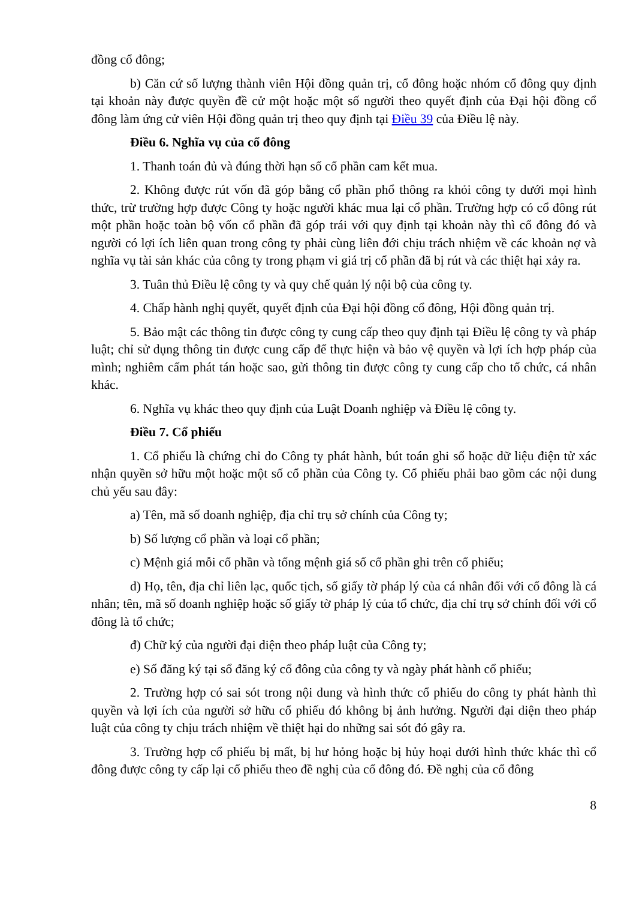đồng cổ đông;
b) Căn cứ số lượng thành viên Hội đồng quản trị, cổ đông hoặc nhóm cổ đông quy định tại khoản này được quyền đề cử một hoặc một số người theo quyết định của Đại hội đồng cổ đông làm ứng cử viên Hội đồng quản trị theo quy định tại Điều 39 của Điều lệ này.
Điều 6. Nghĩa vụ của cổ đông
1. Thanh toán đủ và đúng thời hạn số cổ phần cam kết mua.
2. Không được rút vốn đã góp bằng cổ phần phổ thông ra khỏi công ty dưới mọi hình thức, trừ trường hợp được Công ty hoặc người khác mua lại cổ phần. Trường hợp có cổ đông rút một phần hoặc toàn bộ vốn cổ phần đã góp trái với quy định tại khoản này thì cổ đông đó và người có lợi ích liên quan trong công ty phải cùng liên đới chịu trách nhiệm về các khoản nợ và nghĩa vụ tài sản khác của công ty trong phạm vi giá trị cổ phần đã bị rút và các thiệt hại xảy ra.
3. Tuân thủ Điều lệ công ty và quy chế quản lý nội bộ của công ty.
4. Chấp hành nghị quyết, quyết định của Đại hội đồng cổ đông, Hội đồng quản trị.
5. Bảo mật các thông tin được công ty cung cấp theo quy định tại Điều lệ công ty và pháp luật; chỉ sử dụng thông tin được cung cấp để thực hiện và bảo vệ quyền và lợi ích hợp pháp của mình; nghiêm cấm phát tán hoặc sao, gửi thông tin được công ty cung cấp cho tổ chức, cá nhân khác.
6. Nghĩa vụ khác theo quy định của Luật Doanh nghiệp và Điều lệ công ty.
Điều 7. Cổ phiếu
1. Cổ phiếu là chứng chỉ do Công ty phát hành, bút toán ghi sổ hoặc dữ liệu điện tử xác nhận quyền sở hữu một hoặc một số cổ phần của Công ty. Cổ phiếu phải bao gồm các nội dung chủ yếu sau đây:
a) Tên, mã số doanh nghiệp, địa chỉ trụ sở chính của Công ty;
b) Số lượng cổ phần và loại cổ phần;
c) Mệnh giá mỗi cổ phần và tổng mệnh giá số cổ phần ghi trên cổ phiếu;
d) Họ, tên, địa chỉ liên lạc, quốc tịch, số giấy tờ pháp lý của cá nhân đối với cổ đông là cá nhân; tên, mã số doanh nghiệp hoặc số giấy tờ pháp lý của tổ chức, địa chỉ trụ sở chính đối với cổ đông là tổ chức;
đ) Chữ ký của người đại diện theo pháp luật của Công ty;
e) Số đăng ký tại sổ đăng ký cổ đông của công ty và ngày phát hành cổ phiếu;
2. Trường hợp có sai sót trong nội dung và hình thức cổ phiếu do công ty phát hành thì quyền và lợi ích của người sở hữu cổ phiếu đó không bị ảnh hưởng. Người đại diện theo pháp luật của công ty chịu trách nhiệm về thiệt hại do những sai sót đó gây ra.
3. Trường hợp cổ phiếu bị mất, bị hư hỏng hoặc bị hủy hoại dưới hình thức khác thì cổ đông được công ty cấp lại cổ phiếu theo đề nghị của cổ đông đó. Đề nghị của cổ đông
8